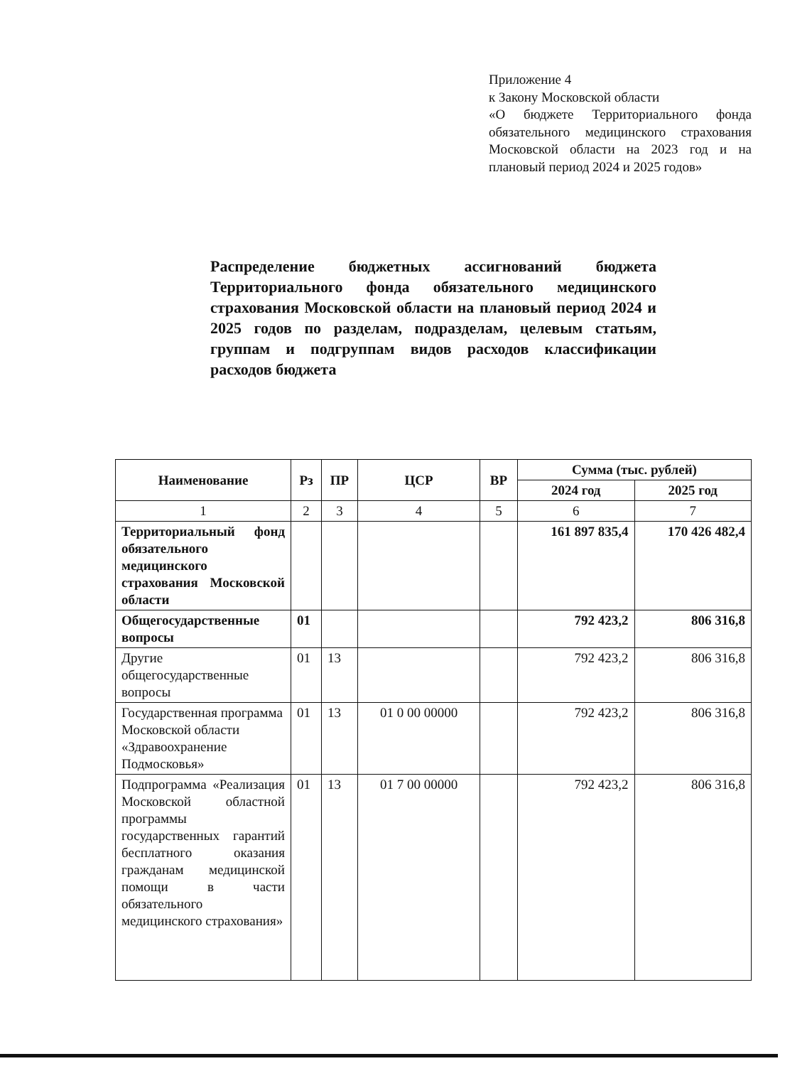Приложение 4
к Закону Московской области
«О бюджете Территориального фонда обязательного медицинского страхования Московской области на 2023 год и на плановый период 2024 и 2025 годов»
Распределение бюджетных ассигнований бюджета Территориального фонда обязательного медицинского страхования Московской области на плановый период 2024 и 2025 годов по разделам, подразделам, целевым статьям, группам и подгруппам видов расходов классификации расходов бюджета
| Наименование | Рз | ПР | ЦСР | ВР | Сумма (тыс. рублей) | |
| --- | --- | --- | --- | --- | --- | --- |
| | | | | | 2024 год | 2025 год |
| 1 | 2 | 3 | 4 | 5 | 6 | 7 |
| Территориальный фонд обязательного медицинского страхования Московской области | | | | | 161 897 835,4 | 170 426 482,4 |
| Общегосударственные вопросы | 01 | | | | 792 423,2 | 806 316,8 |
| Другие общегосударственные вопросы | 01 | 13 | | | 792 423,2 | 806 316,8 |
| Государственная программа Московской области «Здравоохранение Подмосковья» | 01 | 13 | 01 0 00 00000 | | 792 423,2 | 806 316,8 |
| Подпрограмма «Реализация Московской областной программы государственных гарантий бесплатного оказания гражданам медицинской помощи в части обязательного медицинского страхования» | 01 | 13 | 01 7 00 00000 | | 792 423,2 | 806 316,8 |